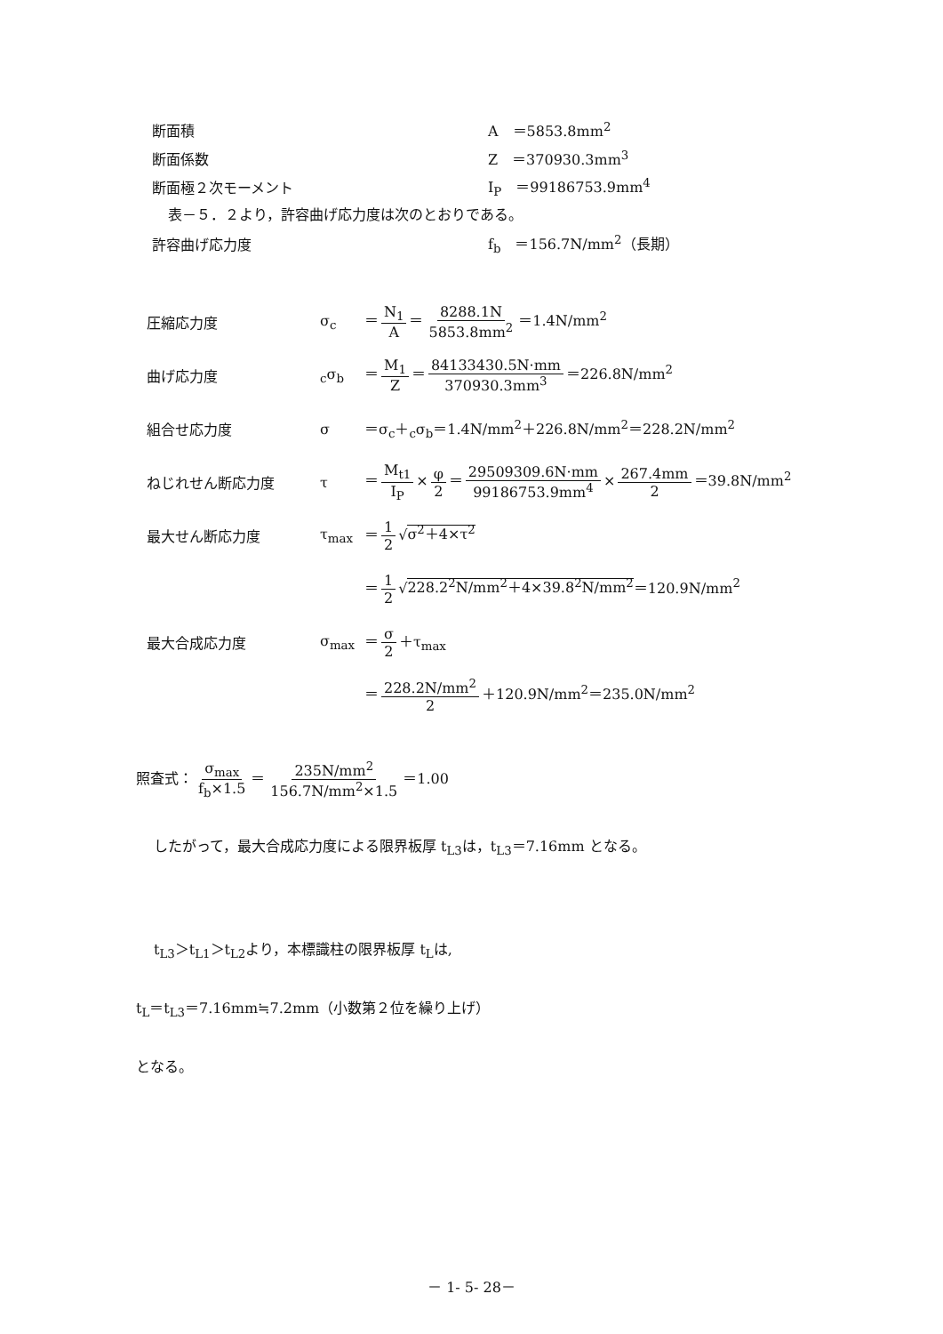断面積 A　＝5853.8mm<sup>2</sup>
断面係数 Z　＝370930.3mm<sup>3</sup>
断面極２次モーメント I<sub>P</sub>　＝99186753.9mm<sup>4</sup>
表－５．２より，許容曲げ応力度は次のとおりである。
許容曲げ応力度 f<sub>b</sub>　＝156.7N/mm<sup>2</sup>（長期）
圧縮応力度 σ<sub>c</sub> ＝ N<sub>1</sub> A ＝ 8288.1N 5853.8mm<sup>2</sup> ＝1.4N/mm<sup>2</sup>
曲げ応力度 <sub>c</sub>σ<sub>b</sub> ＝ M<sub>1</sub> Z ＝ 84133430.5N·mm 370930.3mm<sup>3</sup> ＝226.8N/mm<sup>2</sup>
組合せ応力度 σ ＝σ<sub>c</sub>＋<sub>c</sub>σ<sub>b</sub>＝1.4N/mm<sup>2</sup>＋226.8N/mm<sup>2</sup>＝228.2N/mm<sup>2</sup>
ねじれせん断応力度 τ ＝ M<sub>t1</sub> I<sub>P</sub> × φ 2 ＝ 29509309.6N·mm 99186753.9mm<sup>4</sup> × 267.4mm 2 ＝39.8N/mm<sup>2</sup>
最大せん断応力度 τ<sub>max</sub> ＝ 1 2 √σ<sup>2</sup>＋4×τ<sup>2</sup>
＝ 1 2 √228.2<sup>2</sup>N/mm<sup>2</sup>＋4×39.8<sup>2</sup>N/mm<sup>2</sup>＝120.9N/mm<sup>2</sup>
最大合成応力度 σ<sub>max</sub> ＝ σ 2 ＋τ<sub>max</sub>
＝ 228.2N/mm<sup>2</sup> 2 ＋120.9N/mm<sup>2</sup>＝235.0N/mm<sup>2</sup>
照査式： σ<sub>max</sub> f<sub>b</sub>×1.5 ＝ 235N/mm<sup>2</sup> 156.7N/mm<sup>2</sup>×1.5 ＝1.00
したがって，最大合成応力度による限界板厚 t<sub>L3</sub>は，t<sub>L3</sub>＝7.16mm となる。
t<sub>L3</sub>＞t<sub>L1</sub>＞t<sub>L2</sub>より，本標識柱の限界板厚 t<sub>L</sub>は,
t<sub>L</sub>＝t<sub>L3</sub>＝7.16mm≒7.2mm（小数第２位を繰り上げ）
となる。
－ 1- 5- 28－